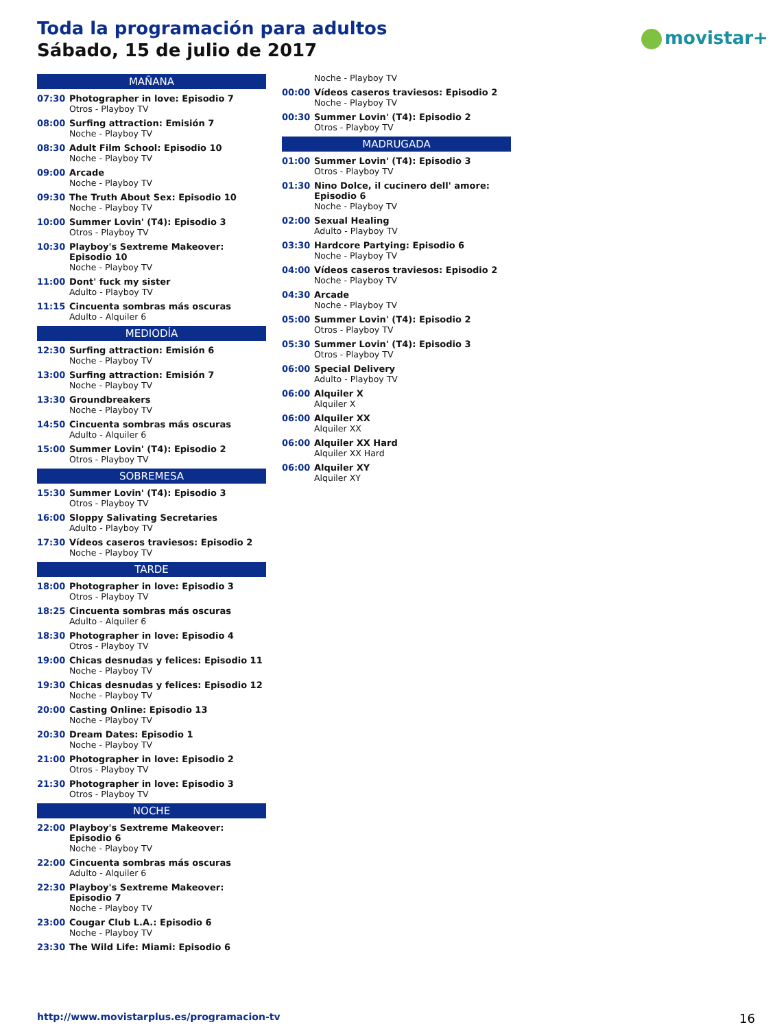Toda la programación para adultos
Sábado, 15 de julio de 2017
movistar+
MAÑANA
07:30 Photographer in love: Episodio 7
Otros - Playboy TV
08:00 Surfing attraction: Emisión 7
Noche - Playboy TV
08:30 Adult Film School: Episodio 10
Noche - Playboy TV
09:00 Arcade
Noche - Playboy TV
09:30 The Truth About Sex: Episodio 10
Noche - Playboy TV
10:00 Summer Lovin' (T4): Episodio 3
Otros - Playboy TV
10:30 Playboy's Sextreme Makeover: Episodio 10
Noche - Playboy TV
11:00 Dont' fuck my sister
Adulto - Playboy TV
11:15 Cincuenta sombras más oscuras
Adulto - Alquiler 6
MEDIODÍA
12:30 Surfing attraction: Emisión 6
Noche - Playboy TV
13:00 Surfing attraction: Emisión 7
Noche - Playboy TV
13:30 Groundbreakers
Noche - Playboy TV
14:50 Cincuenta sombras más oscuras
Adulto - Alquiler 6
15:00 Summer Lovin' (T4): Episodio 2
Otros - Playboy TV
SOBREMESA
15:30 Summer Lovin' (T4): Episodio 3
Otros - Playboy TV
16:00 Sloppy Salivating Secretaries
Adulto - Playboy TV
17:30 Vídeos caseros traviesos: Episodio 2
Noche - Playboy TV
TARDE
18:00 Photographer in love: Episodio 3
Otros - Playboy TV
18:25 Cincuenta sombras más oscuras
Adulto - Alquiler 6
18:30 Photographer in love: Episodio 4
Otros - Playboy TV
19:00 Chicas desnudas y felices: Episodio 11
Noche - Playboy TV
19:30 Chicas desnudas y felices: Episodio 12
Noche - Playboy TV
20:00 Casting Online: Episodio 13
Noche - Playboy TV
20:30 Dream Dates: Episodio 1
Noche - Playboy TV
21:00 Photographer in love: Episodio 2
Otros - Playboy TV
21:30 Photographer in love: Episodio 3
Otros - Playboy TV
NOCHE
22:00 Playboy's Sextreme Makeover: Episodio 6
Noche - Playboy TV
22:00 Cincuenta sombras más oscuras
Adulto - Alquiler 6
22:30 Playboy's Sextreme Makeover: Episodio 7
Noche - Playboy TV
23:00 Cougar Club L.A.: Episodio 6
Noche - Playboy TV
23:30 The Wild Life: Miami: Episodio 6
Noche - Playboy TV
00:00 Vídeos caseros traviesos: Episodio 2
Noche - Playboy TV
00:30 Summer Lovin' (T4): Episodio 2
Otros - Playboy TV
MADRUGADA
01:00 Summer Lovin' (T4): Episodio 3
Otros - Playboy TV
01:30 Nino Dolce, il cucinero dell' amore: Episodio 6
Noche - Playboy TV
02:00 Sexual Healing
Adulto - Playboy TV
03:30 Hardcore Partying: Episodio 6
Noche - Playboy TV
04:00 Vídeos caseros traviesos: Episodio 2
Noche - Playboy TV
04:30 Arcade
Noche - Playboy TV
05:00 Summer Lovin' (T4): Episodio 2
Otros - Playboy TV
05:30 Summer Lovin' (T4): Episodio 3
Otros - Playboy TV
06:00 Special Delivery
Adulto - Playboy TV
06:00 Alquiler X
Alquiler X
06:00 Alquiler XX
Alquiler XX
06:00 Alquiler XX Hard
Alquiler XX Hard
06:00 Alquiler XY
Alquiler XY
http://www.movistarplus.es/programacion-tv
16